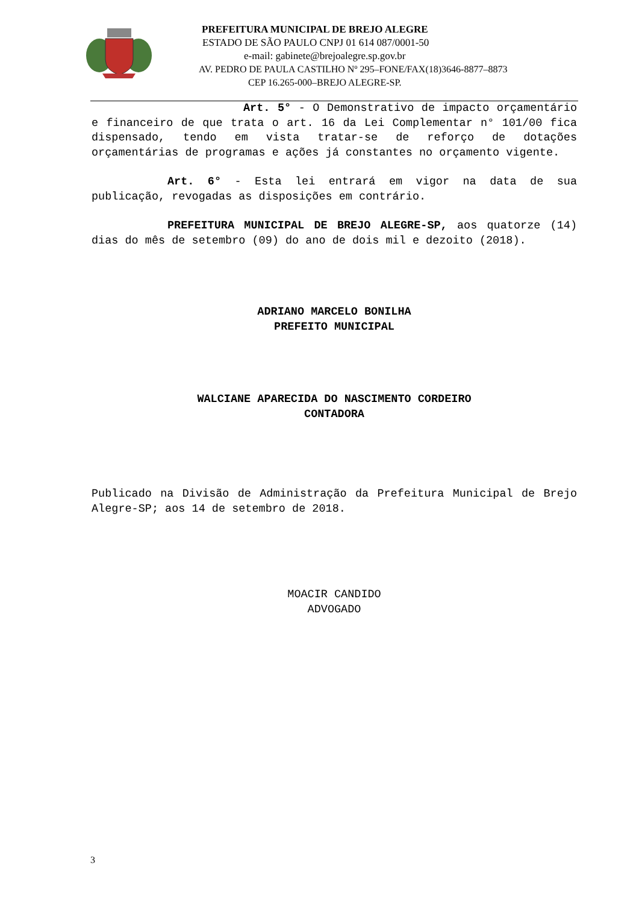PREFEITURA MUNICIPAL DE BREJO ALEGRE
ESTADO DE SÃO PAULO CNPJ 01 614 087/0001-50
e-mail: gabinete@brejoalegre.sp.gov.br
AV. PEDRO DE PAULA CASTILHO Nº 295–FONE/FAX(18)3646-8877–8873
CEP 16.265-000–BREJO ALEGRE-SP.
Art. 5° - O Demonstrativo de impacto orçamentário e financeiro de que trata o art. 16 da Lei Complementar n° 101/00 fica dispensado, tendo em vista tratar-se de reforço de dotações orçamentárias de programas e ações já constantes no orçamento vigente.
Art. 6° - Esta lei entrará em vigor na data de sua publicação, revogadas as disposições em contrário.
PREFEITURA MUNICIPAL DE BREJO ALEGRE-SP, aos quatorze (14) dias do mês de setembro (09) do ano de dois mil e dezoito (2018).
ADRIANO MARCELO BONILHA
PREFEITO MUNICIPAL
WALCIANE APARECIDA DO NASCIMENTO CORDEIRO
CONTADORA
Publicado na Divisão de Administração da Prefeitura Municipal de Brejo Alegre-SP; aos 14 de setembro de 2018.
MOACIR CANDIDO
ADVOGADO
3